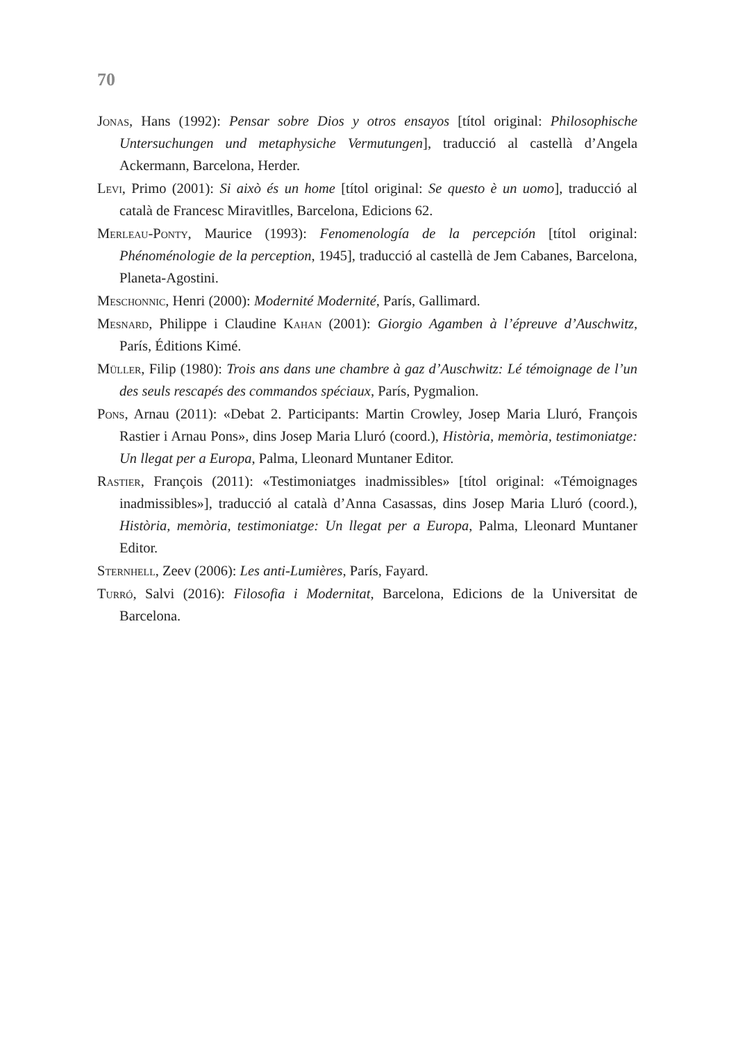70
Jonas, Hans (1992): Pensar sobre Dios y otros ensayos [títol original: Philosophische Untersuchungen und metaphysiche Vermutungen], traducció al castellà d’Angela Ackermann, Barcelona, Herder.
Levi, Primo (2001): Si això és un home [títol original: Se questo è un uomo], traducció al català de Francesc Miravitlles, Barcelona, Edicions 62.
Merleau-Ponty, Maurice (1993): Fenomenología de la percepción [títol original: Phénoménologie de la perception, 1945], traducció al castellà de Jem Cabanes, Barcelona, Planeta-Agostini.
Meschonnic, Henri (2000): Modernité Modernité, París, Gallimard.
Mesnard, Philippe i Claudine Kahan (2001): Giorgio Agamben à l’épreuve d’Auschwitz, París, Éditions Kimé.
Müller, Filip (1980): Trois ans dans une chambre à gaz d’Auschwitz: Lé témoignage de l’un des seuls rescapés des commandos spéciaux, París, Pygmalion.
Pons, Arnau (2011): «Debat 2. Participants: Martin Crowley, Josep Maria Lluró, François Rastier i Arnau Pons», dins Josep Maria Lluró (coord.), Història, memòria, testimoniatge: Un llegat per a Europa, Palma, Lleonard Muntaner Editor.
Rastier, François (2011): «Testimoniatges inadmissibles» [títol original: «Témoignages inadmissibles»], traducció al català d’Anna Casassas, dins Josep Maria Lluró (coord.), Història, memòria, testimoniatge: Un llegat per a Europa, Palma, Lleonard Muntaner Editor.
Sternhell, Zeev (2006): Les anti-Lumières, París, Fayard.
Turró, Salvi (2016): Filosofia i Modernitat, Barcelona, Edicions de la Universitat de Barcelona.